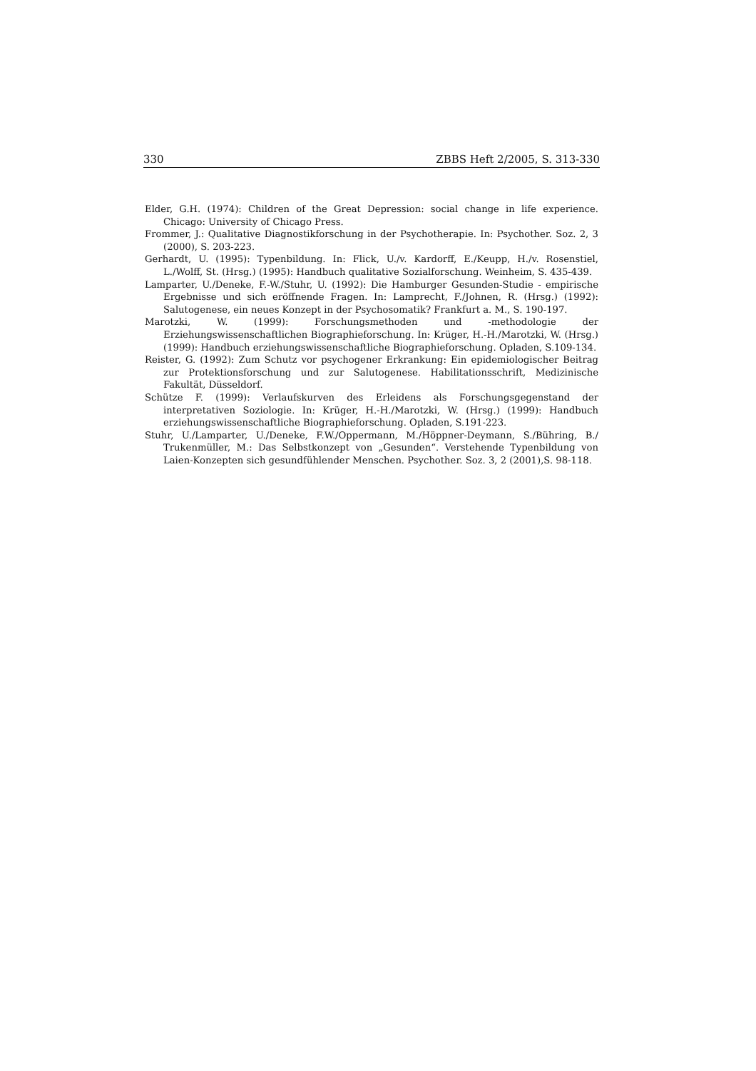330 ZBBS Heft 2/2005, S. 313-330
Elder, G.H. (1974): Children of the Great Depression: social change in life experience. Chicago: University of Chicago Press.
Frommer, J.: Qualitative Diagnostikforschung in der Psychotherapie. In: Psychother. Soz. 2, 3 (2000), S. 203-223.
Gerhardt, U. (1995): Typenbildung. In: Flick, U./v. Kardorff, E./Keupp, H./v. Rosenstiel, L./Wolff, St. (Hrsg.) (1995): Handbuch qualitative Sozialforschung. Weinheim, S. 435-439.
Lamparter, U./Deneke, F.-W./Stuhr, U. (1992): Die Hamburger Gesunden-Studie - empirische Ergebnisse und sich eröffnende Fragen. In: Lamprecht, F./Johnen, R. (Hrsg.) (1992): Salutogenese, ein neues Konzept in der Psychosomatik? Frankfurt a. M., S. 190-197.
Marotzki, W. (1999): Forschungsmethoden und -methodologie der Erziehungswissenschaftlichen Biographieforschung. In: Krüger, H.-H./Marotzki, W. (Hrsg.) (1999): Handbuch erziehungswissenschaftliche Biographieforschung. Opladen, S.109-134.
Reister, G. (1992): Zum Schutz vor psychogener Erkrankung: Ein epidemiologischer Beitrag zur Protektionsforschung und zur Salutogenese. Habilitationsschrift, Medizinische Fakultät, Düsseldorf.
Schütze F. (1999): Verlaufskurven des Erleidens als Forschungsgegenstand der interpretativen Soziologie. In: Krüger, H.-H./Marotzki, W. (Hrsg.) (1999): Handbuch erziehungswissenschaftliche Biographieforschung. Opladen, S.191-223.
Stuhr, U./Lamparter, U./Deneke, F.W./Oppermann, M./Höppner-Deymann, S./Bühring, B./ Trukenmüller, M.: Das Selbstkonzept von „Gesunden“. Verstehende Typenbildung von Laien-Konzepten sich gesundfühlender Menschen. Psychother. Soz. 3, 2 (2001),S. 98-118.